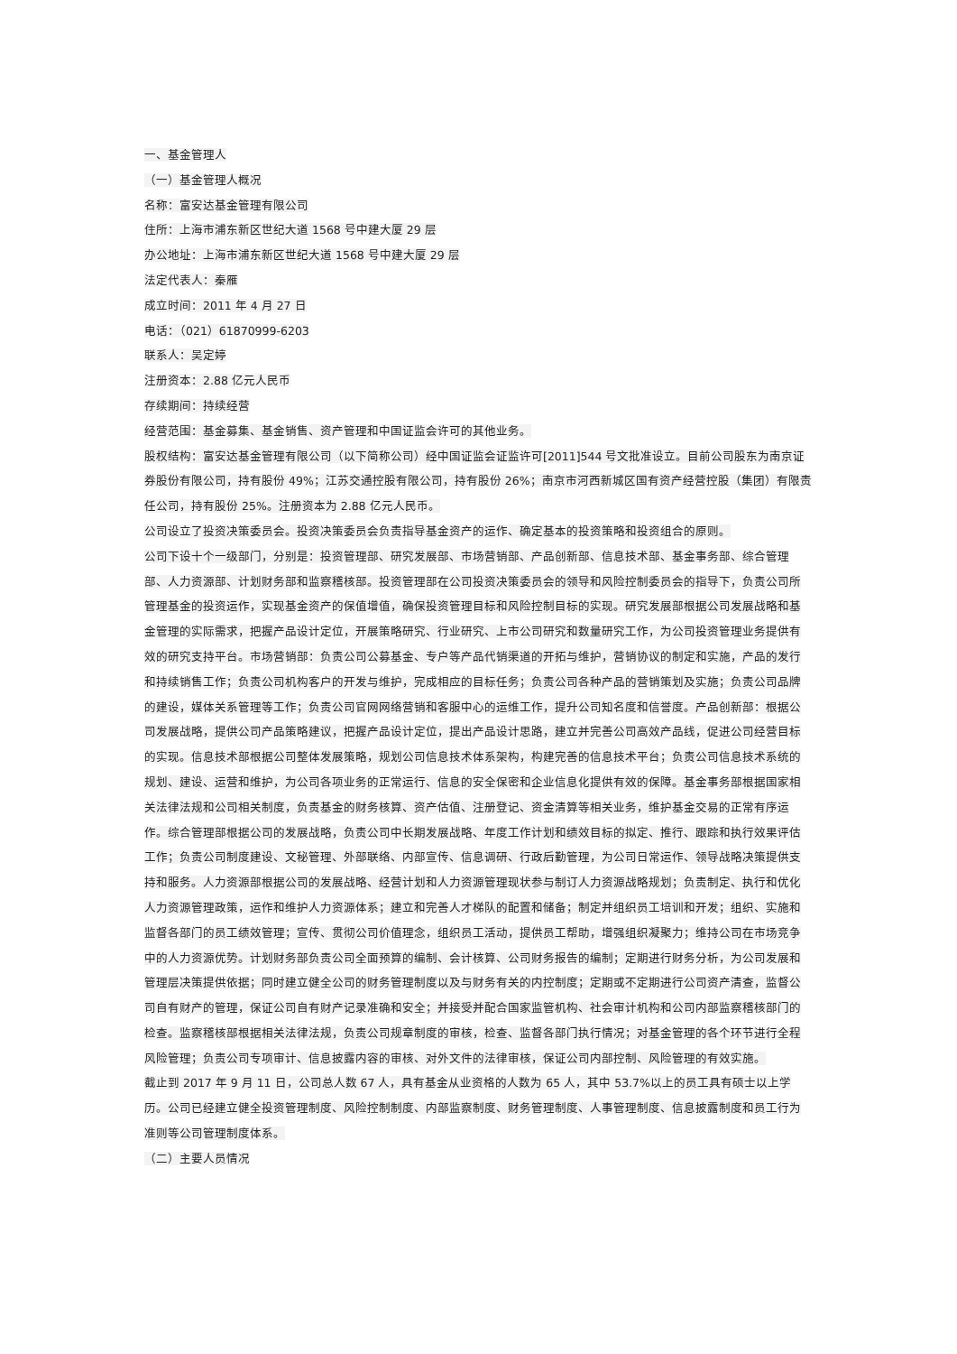一、基金管理人
（一）基金管理人概况
名称：富安达基金管理有限公司
住所：上海市浦东新区世纪大道 1568 号中建大厦 29 层
办公地址：上海市浦东新区世纪大道 1568 号中建大厦 29 层
法定代表人：秦雁
成立时间：2011 年 4 月 27 日
电话：（021）61870999-6203
联系人：吴定婷
注册资本：2.88 亿元人民币
存续期间：持续经营
经营范围：基金募集、基金销售、资产管理和中国证监会许可的其他业务。
股权结构：富安达基金管理有限公司（以下简称公司）经中国证监会证监许可[2011]544 号文批准设立。目前公司股东为南京证券股份有限公司，持有股份 49%；江苏交通控股有限公司，持有股份 26%；南京市河西新城区国有资产经营控股（集团）有限责任公司，持有股份 25%。注册资本为 2.88 亿元人民币。
公司设立了投资决策委员会。投资决策委员会负责指导基金资产的运作、确定基本的投资策略和投资组合的原则。
公司下设十个一级部门，分别是：投资管理部、研究发展部、市场营销部、产品创新部、信息技术部、基金事务部、综合管理部、人力资源部、计划财务部和监察稽核部。投资管理部在公司投资决策委员会的领导和风险控制委员会的指导下，负责公司所管理基金的投资运作，实现基金资产的保值增值，确保投资管理目标和风险控制目标的实现。研究发展部根据公司发展战略和基金管理的实际需求，把握产品设计定位，开展策略研究、行业研究、上市公司研究和数量研究工作，为公司投资管理业务提供有效的研究支持平台。市场营销部：负责公司公募基金、专户等产品代销渠道的开拓与维护，营销协议的制定和实施，产品的发行和持续销售工作；负责公司机构客户的开发与维护，完成相应的目标任务；负责公司各种产品的营销策划及实施；负责公司品牌的建设，媒体关系管理等工作；负责公司官网网络营销和客服中心的运维工作，提升公司知名度和信誉度。产品创新部：根据公司发展战略，提供公司产品策略建议，把握产品设计定位，提出产品设计思路，建立并完善公司高效产品线，促进公司经营目标的实现。信息技术部根据公司整体发展策略，规划公司信息技术体系架构，构建完善的信息技术平台；负责公司信息技术系统的规划、建设、运营和维护，为公司各项业务的正常运行、信息的安全保密和企业信息化提供有效的保障。基金事务部根据国家相关法律法规和公司相关制度，负责基金的财务核算、资产估值、注册登记、资金清算等相关业务，维护基金交易的正常有序运作。综合管理部根据公司的发展战略，负责公司中长期发展战略、年度工作计划和绩效目标的拟定、推行、跟踪和执行效果评估工作；负责公司制度建设、文秘管理、外部联络、内部宣传、信息调研、行政后勤管理，为公司日常运作、领导战略决策提供支持和服务。人力资源部根据公司的发展战略、经营计划和人力资源管理现状参与制订人力资源战略规划；负责制定、执行和优化人力资源管理政策，运作和维护人力资源体系；建立和完善人才梯队的配置和储备；制定并组织员工培训和开发；组织、实施和监督各部门的员工绩效管理；宣传、贯彻公司价值理念，组织员工活动，提供员工帮助，增强组织凝聚力；维持公司在市场竞争中的人力资源优势。计划财务部负责公司全面预算的编制、会计核算、公司财务报告的编制；定期进行财务分析，为公司发展和管理层决策提供依据；同时建立健全公司的财务管理制度以及与财务有关的内控制度；定期或不定期进行公司资产清查，监督公司自有财产的管理，保证公司自有财产记录准确和安全；并接受并配合国家监管机构、社会审计机构和公司内部监察稽核部门的检查。监察稽核部根据相关法律法规，负责公司规章制度的审核，检查、监督各部门执行情况；对基金管理的各个环节进行全程风险管理；负责公司专项审计、信息披露内容的审核、对外文件的法律审核，保证公司内部控制、风险管理的有效实施。
截止到 2017 年 9 月 11 日，公司总人数 67 人，具有基金从业资格的人数为 65 人，其中 53.7%以上的员工具有硕士以上学历。公司已经建立健全投资管理制度、风险控制制度、内部监察制度、财务管理制度、人事管理制度、信息披露制度和员工行为准则等公司管理制度体系。
（二）主要人员情况